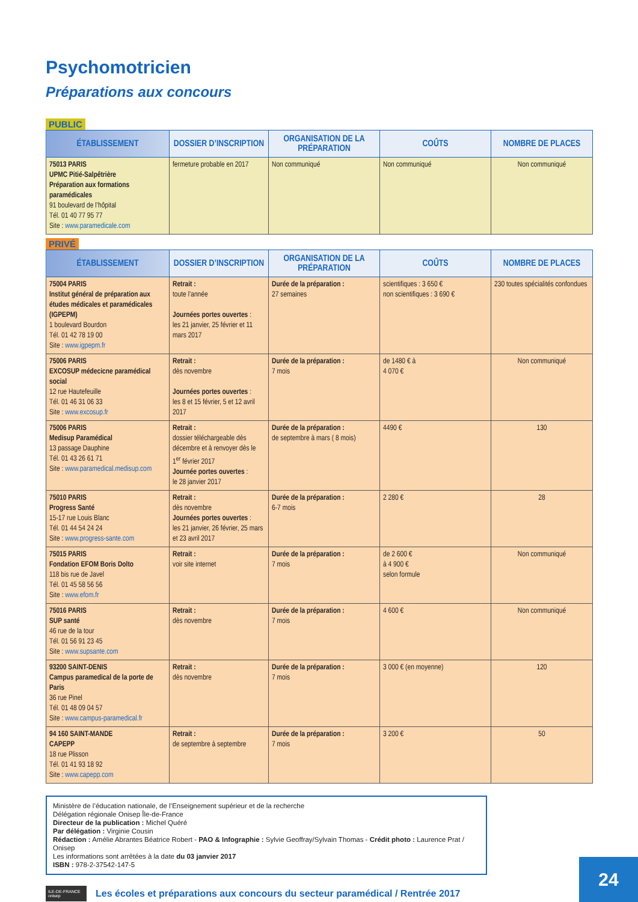Psychomotricien
Préparations aux concours
PUBLIC
| ÉTABLISSEMENT | DOSSIER D’INSCRIPTION | ORGANISATION DE LA PRÉPARATION | COÛTS | NOMBRE DE PLACES |
| --- | --- | --- | --- | --- |
| 75013 PARIS UPMC Pitié-Salpêtrière Préparation aux formations paramédicales 91 boulevard de l’hôpital Tél. 01 40 77 95 77 Site : www.paramedicale.com | fermeture probable en 2017 | Non communiqué | Non communiqué | Non communiqué |
PRIVÉ
| ÉTABLISSEMENT | DOSSIER D’INSCRIPTION | ORGANISATION DE LA PRÉPARATION | COÛTS | NOMBRE DE PLACES |
| --- | --- | --- | --- | --- |
| 75004 PARIS Institut général de préparation aux études médicales et paramédicales (IGPEPM) 1 boulevard Bourdon Tél. 01 42 78 19 00 Site : www.igpepm.fr | Retrait : toute l’année Journées portes ouvertes : les 21 janvier, 25 février et 11 mars 2017 | Durée de la préparation : 27 semaines | scientifiques : 3 650 € non scientifiques : 3 690 € | 230 toutes spécialités confondues |
| 75006 PARIS EXCOSUP médecicne paramédical social 12 rue Hautefeuille Tél. 01 46 31 06 33 Site : www.excosup.fr | Retrait : dès novembre Journées portes ouvertes : les 8 et 15 février, 5 et 12 avril 2017 | Durée de la préparation : 7 mois | de 1480 € à 4 070 € | Non communiqué |
| 75006 PARIS Medisup Paramédical 13 passage Dauphine Tél. 01 43 26 61 71 Site : www.paramedical.medisup.com | Retrait : dossier téléchargeable dès décembre et à renvoyer dès le 1<sup>er</sup> février 2017 Journée portes ouvertes : le 28 janvier 2017 | Durée de la préparation : de septembre à mars ( 8 mois) | 4490 € | 130 |
| 75010 PARIS Progress Santé 15-17 rue Louis Blanc Tél. 01 44 54 24 24 Site : www.progress-sante.com | Retrait : dès novembre Journées portes ouvertes : les 21 janvier, 26 février, 25 mars et 23 avril 2017 | Durée de la préparation : 6-7 mois | 2 280 € | 28 |
| 75015 PARIS Fondation EFOM Boris Dolto 118 bis rue de Javel Tél. 01 45 58 56 56 Site : www.efom.fr | Retrait : voir site internet | Durée de la préparation : 7 mois | de 2 600 € à 4 900 € selon formule | Non communiqué |
| 75016 PARIS SUP santé 46 rue de la tour Tél. 01 56 91 23 45 Site : www.supsante.com | Retrait : dès novembre | Durée de la préparation : 7 mois | 4 600 € | Non communiqué |
| 93200 SAINT-DENIS Campus paramedical de la porte de Paris 36 rue Pinel Tél. 01 48 09 04 57 Site : www.campus-paramedical.fr | Retrait : dès novembre | Durée de la préparation : 7 mois | 3 000 € (en moyenne) | 120 |
| 94 160 SAINT-MANDE CAPEPP 18 rue Plisson Tél. 01 41 93 18 92 Site : www.capepp.com | Retrait : de septembre à septembre | Durée de la préparation : 7 mois | 3 200 € | 50 |
Ministère de l’éducation nationale, de l’Enseignement supérieur et de la recherche
Délégation régionale Onisep Île-de-France
Directeur de la publication : Michel Quéré
Par délégation : Virginie Cousin
Rédaction : Amélie Abrantes Béatrice Robert - PAO & Infographie : Sylvie Geoffray/Sylvain Thomas - Crédit photo : Laurence Prat / Onisep
Les informations sont arrêtées à la date du 03 janvier 2017
ISBN : 978-2-37542-147-5
ILE-DE-FRANCE onisep
Les écoles et préparations aux concours du secteur paramédical / Rentrée 2017
24